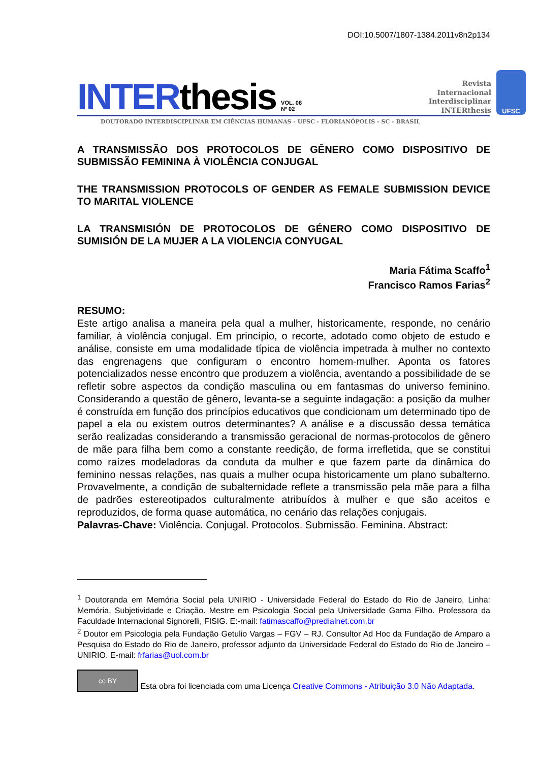DOI:10.5007/1807-1384.2011v8n2p134
INTERthesis VOL. 08
Nº 02 Revista
Internacional
Interdisciplinar
INTERthesis UFSC
DOUTORADO INTERDISCIPLINAR EM CIÊNCIAS HUMANAS - UFSC - FLORIANÓPOLIS - SC - BRASIL
A TRANSMISSÃO DOS PROTOCOLOS DE GÊNERO COMO DISPOSITIVO DE SUBMISSÃO FEMININA À VIOLÊNCIA CONJUGAL
THE TRANSMISSION PROTOCOLS OF GENDER AS FEMALE SUBMISSION DEVICE TO MARITAL VIOLENCE
LA TRANSMISIÓN DE PROTOCOLOS DE GÉNERO COMO DISPOSITIVO DE SUMISIÓN DE LA MUJER A LA VIOLENCIA CONYUGAL
Maria Fátima Scaffo<sup>1</sup>
Francisco Ramos Farias<sup>2</sup>
RESUMO:
Este artigo analisa a maneira pela qual a mulher, historicamente, responde, no cenário familiar, à violência conjugal. Em princípio, o recorte, adotado como objeto de estudo e análise, consiste em uma modalidade típica de violência impetrada à mulher no contexto das engrenagens que configuram o encontro homem-mulher. Aponta os fatores potencializados nesse encontro que produzem a violência, aventando a possibilidade de se refletir sobre aspectos da condição masculina ou em fantasmas do universo feminino. Considerando a questão de gênero, levanta-se a seguinte indagação: a posição da mulher é construída em função dos princípios educativos que condicionam um determinado tipo de papel a ela ou existem outros determinantes? A análise e a discussão dessa temática serão realizadas considerando a transmissão geracional de normas-protocolos de gênero de mãe para filha bem como a constante reedição, de forma irrefletida, que se constitui como raízes modeladoras da conduta da mulher e que fazem parte da dinâmica do feminino nessas relações, nas quais a mulher ocupa historicamente um plano subalterno. Provavelmente, a condição de subalternidade reflete a transmissão pela mãe para a filha de padrões estereotipados culturalmente atribuídos à mulher e que são aceitos e reproduzidos, de forma quase automática, no cenário das relações conjugais.
Palavras-Chave: Violência. Conjugal. Protocolos. Submissão. Feminina. Abstract:
<sup>1</sup> Doutoranda em Memória Social pela UNIRIO - Universidade Federal do Estado do Rio de Janeiro, Linha: Memória, Subjetividade e Criação. Mestre em Psicologia Social pela Universidade Gama Filho. Professora da Faculdade Internacional Signorelli, FISIG. E:-mail: fatimascaffo@predialnet.com.br
<sup>2</sup> Doutor em Psicologia pela Fundação Getulio Vargas – FGV – RJ. Consultor Ad Hoc da Fundação de Amparo a Pesquisa do Estado do Rio de Janeiro, professor adjunto da Universidade Federal do Estado do Rio de Janeiro – UNIRIO. E-mail: frfarias@uol.com.br
cc BY Esta obra foi licenciada com uma Licença Creative Commons - Atribuição 3.0 Não Adaptada.